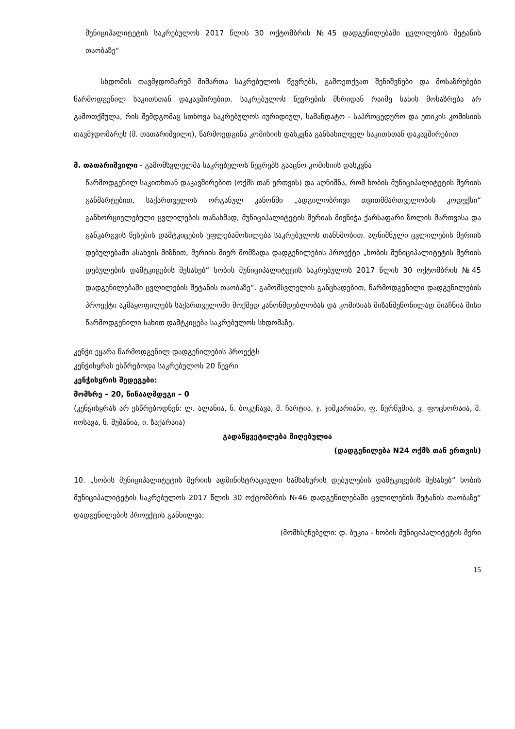მუნიციპალიტეტის საკრებულოს 2017 წლის 30 ოქტომბრის №45 დადგენილებაში ცვლილების შეტანის თაობაზე“
სხდომის თავმჯდომარემ მიმართა საკრებულოს წევრებს, გამოეთქვათ შენიშვნები და მოსაზრებები წარმოდგენილ საკითხთან დაკავშირებით. საკრებულოს წევრების მხრიდან რაიმე სახის მოსაზრება არ გამოთქმულა, რის შემდგომაც სთხოვა საკრებულოს იურიდიულ, სამანდატო - საპროცედურო და ეთიკის კომისიის თავმჯდომარეს (მ. თათარიშვილი), წარმოედგინა კომისიის დასკვნა განსახილველ საკითხთან დაკავშირებით
მ. თათარიშვილი - გამომსვლელმა საკრებულოს წევრებს გააცნო კომისიის დასკვნა
წარმოდგენილ საკითხთან დაკავშირებით (ოქმს თან ერთვის) და აღნიშნა, რომ ხობის მუნიციპალიტეტის მერიის განმარტებით, საქართველოს ორგანულ კანონში „ადგილობრივი თვითმმართველობის კოდექსი“ განხორციელებული ცვლილების თანახმად, მუნიციპალიტეტის მერიას მიენიჭა ქარსაფარი ზოლის მართვისა და განკარგვის წესების დამტკიცების უფლებამოსილება საკრებულოს თანხმობით. აღნიშნული ცვლილების მერიის დებულებაში ასახვის მიზნით, მერიის მიერ მომზადა დადგენილების პროექტი „ხობის მუნიციპალიტეტის მერიის დებულების დამტკიცების შესახებ“ ხობის მუნიციპალიტეტის საკრებულოს 2017 წლის 30 ოქტომბრის №45 დადგენილებაში ცვლილების შეტანის თაობაზე“. გამომსვლელის განცხადებით, წარმოდგენილი დადგენილების პროექტი აკმაყოფილებს საქართველოში მოქმედ კანონმდებლობას და კომისიას მიზანშეწონილად მიაჩნია მისი წარმოდგენილი სახით დამტკიცება საკრებულოს სხდომაზე.
კენჭი ეყარა წარმოდგენილ დადგენილების პროექტს
კენჭისყრას ესწრებოდა საკრებულოს 20 წევრი
კენჭისყრის შედეგები:
მომხრე – 20, წინააღმდეგი – 0
(კენჭისყრას არ ესწრებოდნენ: ლ. ალანია, ნ. ბოკუჩავა, მ. ჩარტია, ჯ. ჯიშკარიანი, ფ. წურწუმია, ვ. ფოცხორაია, მ. იოსავა, ნ. შუშანია, ი. ზაქარაია)
გადაწყვეტილება მიღებულია
(დადგენილება N24 ოქმს თან ერთვის)
10. „ხობის მუნიციპალიტეტის მერიის ადმინისტრაციული სამსახურის დებულების დამტკიცების შესახებ“ ხობის მუნიციპალიტეტის საკრებულოს 2017 წლის 30 ოქტომბრის №46 დადგენილებაში ცვლილების შეტანის თაობაზე“ დადგენილების პროექტის განხილვა;
(მომხსენებელი: დ. ბუკია - ხობის მუნიციპალიტეტის მერი
15